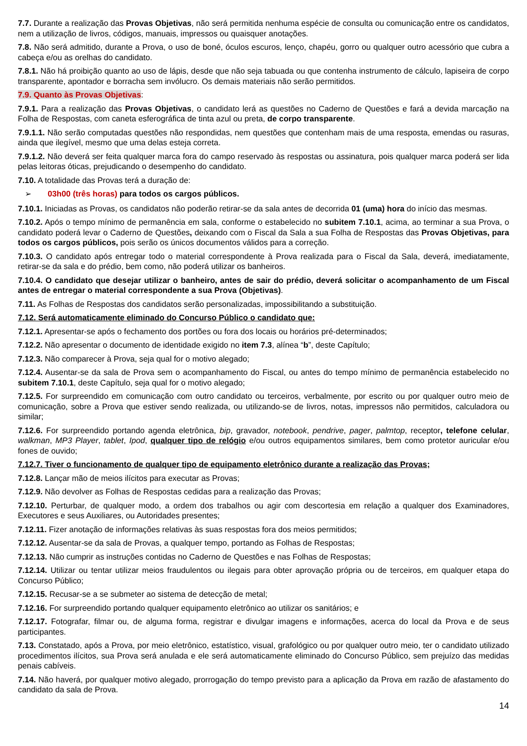7.7. Durante a realização das Provas Objetivas, não será permitida nenhuma espécie de consulta ou comunicação entre os candidatos, nem a utilização de livros, códigos, manuais, impressos ou quaisquer anotações.
7.8. Não será admitido, durante a Prova, o uso de boné, óculos escuros, lenço, chapéu, gorro ou qualquer outro acessório que cubra a cabeça e/ou as orelhas do candidato.
7.8.1. Não há proibição quanto ao uso de lápis, desde que não seja tabuada ou que contenha instrumento de cálculo, lapiseira de corpo transparente, apontador e borracha sem invólucro. Os demais materiais não serão permitidos.
7.9. Quanto às Provas Objetivas:
7.9.1. Para a realização das Provas Objetivas, o candidato lerá as questões no Caderno de Questões e fará a devida marcação na Folha de Respostas, com caneta esferográfica de tinta azul ou preta, de corpo transparente.
7.9.1.1. Não serão computadas questões não respondidas, nem questões que contenham mais de uma resposta, emendas ou rasuras, ainda que ilegível, mesmo que uma delas esteja correta.
7.9.1.2. Não deverá ser feita qualquer marca fora do campo reservado às respostas ou assinatura, pois qualquer marca poderá ser lida pelas leitoras óticas, prejudicando o desempenho do candidato.
7.10. A totalidade das Provas terá a duração de:
➢ 03h00 (três horas) para todos os cargos públicos.
7.10.1. Iniciadas as Provas, os candidatos não poderão retirar-se da sala antes de decorrida 01 (uma) hora do início das mesmas.
7.10.2. Após o tempo mínimo de permanência em sala, conforme o estabelecido no subitem 7.10.1, acima, ao terminar a sua Prova, o candidato poderá levar o Caderno de Questões, deixando com o Fiscal da Sala a sua Folha de Respostas das Provas Objetivas, para todos os cargos públicos, pois serão os únicos documentos válidos para a correção.
7.10.3. O candidato após entregar todo o material correspondente à Prova realizada para o Fiscal da Sala, deverá, imediatamente, retirar-se da sala e do prédio, bem como, não poderá utilizar os banheiros.
7.10.4. O candidato que desejar utilizar o banheiro, antes de sair do prédio, deverá solicitar o acompanhamento de um Fiscal antes de entregar o material correspondente a sua Prova (Objetivas).
7.11. As Folhas de Respostas dos candidatos serão personalizadas, impossibilitando a substituição.
7.12. Será automaticamente eliminado do Concurso Público o candidato que:
7.12.1. Apresentar-se após o fechamento dos portões ou fora dos locais ou horários pré-determinados;
7.12.2. Não apresentar o documento de identidade exigido no item 7.3, alínea “b”, deste Capítulo;
7.12.3. Não comparecer à Prova, seja qual for o motivo alegado;
7.12.4. Ausentar-se da sala de Prova sem o acompanhamento do Fiscal, ou antes do tempo mínimo de permanência estabelecido no subitem 7.10.1, deste Capítulo, seja qual for o motivo alegado;
7.12.5. For surpreendido em comunicação com outro candidato ou terceiros, verbalmente, por escrito ou por qualquer outro meio de comunicação, sobre a Prova que estiver sendo realizada, ou utilizando-se de livros, notas, impressos não permitidos, calculadora ou similar;
7.12.6. For surpreendido portando agenda eletrônica, bip, gravador, notebook, pendrive, pager, palmtop, receptor, telefone celular, walkman, MP3 Player, tablet, Ipod, qualquer tipo de relógio e/ou outros equipamentos similares, bem como protetor auricular e/ou fones de ouvido;
7.12.7. Tiver o funcionamento de qualquer tipo de equipamento eletrônico durante a realização das Provas;
7.12.8. Lançar mão de meios ilícitos para executar as Provas;
7.12.9. Não devolver as Folhas de Respostas cedidas para a realização das Provas;
7.12.10. Perturbar, de qualquer modo, a ordem dos trabalhos ou agir com descortesia em relação a qualquer dos Examinadores, Executores e seus Auxiliares, ou Autoridades presentes;
7.12.11. Fizer anotação de informações relativas às suas respostas fora dos meios permitidos;
7.12.12. Ausentar-se da sala de Provas, a qualquer tempo, portando as Folhas de Respostas;
7.12.13. Não cumprir as instruções contidas no Caderno de Questões e nas Folhas de Respostas;
7.12.14. Utilizar ou tentar utilizar meios fraudulentos ou ilegais para obter aprovação própria ou de terceiros, em qualquer etapa do Concurso Público;
7.12.15. Recusar-se a se submeter ao sistema de detecção de metal;
7.12.16. For surpreendido portando qualquer equipamento eletrônico ao utilizar os sanitários; e
7.12.17. Fotografar, filmar ou, de alguma forma, registrar e divulgar imagens e informações, acerca do local da Prova e de seus participantes.
7.13. Constatado, após a Prova, por meio eletrônico, estatístico, visual, grafológico ou por qualquer outro meio, ter o candidato utilizado procedimentos ilícitos, sua Prova será anulada e ele será automaticamente eliminado do Concurso Público, sem prejuízo das medidas penais cabíveis.
7.14. Não haverá, por qualquer motivo alegado, prorrogação do tempo previsto para a aplicação da Prova em razão de afastamento do candidato da sala de Prova.
14